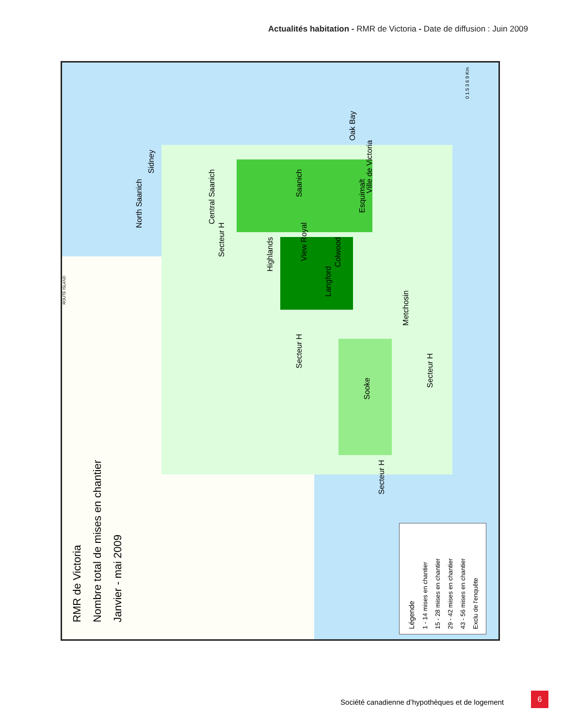Actualités habitation - RMR de Victoria - Date de diffusion : Juin 2009
RMR de Victoria
Nombre total de mises en chantier
Janvier - mai 2009
Sidney
North Saanich
Central Saanich
Saanich
Oak Bay
Ville de Victoria
Esquimalt
Secteur H
Highlands
View Royal
Colwood
Langford
Metchosin
Secteur H
Secteur H
Sooke
Secteur H
ROUTE ISLAND
0 1.5 3 6 9 Km
Légende
1 - 14 mises en chantier
15 - 28 mises en chantier
29 - 42 mises en chantier
43 - 56 mises en chantier
Exclu de l'enquête
Société canadienne d’hypothèques et de logement
6